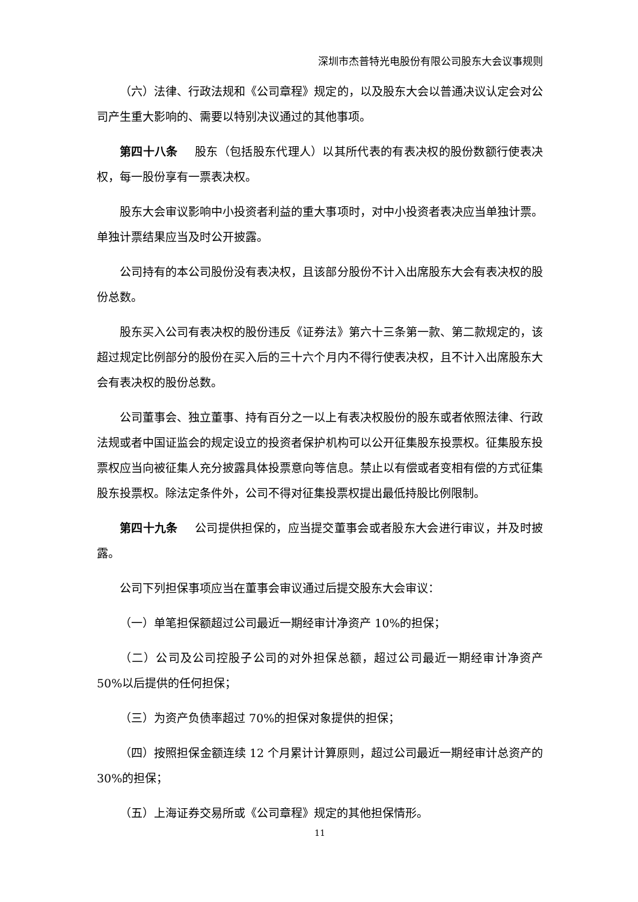深圳市杰普特光电股份有限公司股东大会议事规则
（六）法律、行政法规和《公司章程》规定的，以及股东大会以普通决议认定会对公司产生重大影响的、需要以特别决议通过的其他事项。
第四十八条 股东（包括股东代理人）以其所代表的有表决权的股份数额行使表决权，每一股份享有一票表决权。
股东大会审议影响中小投资者利益的重大事项时，对中小投资者表决应当单独计票。单独计票结果应当及时公开披露。
公司持有的本公司股份没有表决权，且该部分股份不计入出席股东大会有表决权的股份总数。
股东买入公司有表决权的股份违反《证券法》第六十三条第一款、第二款规定的，该超过规定比例部分的股份在买入后的三十六个月内不得行使表决权，且不计入出席股东大会有表决权的股份总数。
公司董事会、独立董事、持有百分之一以上有表决权股份的股东或者依照法律、行政法规或者中国证监会的规定设立的投资者保护机构可以公开征集股东投票权。征集股东投票权应当向被征集人充分披露具体投票意向等信息。禁止以有偿或者变相有偿的方式征集股东投票权。除法定条件外，公司不得对征集投票权提出最低持股比例限制。
第四十九条 公司提供担保的，应当提交董事会或者股东大会进行审议，并及时披露。
公司下列担保事项应当在董事会审议通过后提交股东大会审议：
（一）单笔担保额超过公司最近一期经审计净资产 10%的担保；
（二）公司及公司控股子公司的对外担保总额，超过公司最近一期经审计净资产 50%以后提供的任何担保；
（三）为资产负债率超过 70%的担保对象提供的担保；
（四）按照担保金额连续 12 个月累计计算原则，超过公司最近一期经审计总资产的 30%的担保；
（五）上海证券交易所或《公司章程》规定的其他担保情形。
11